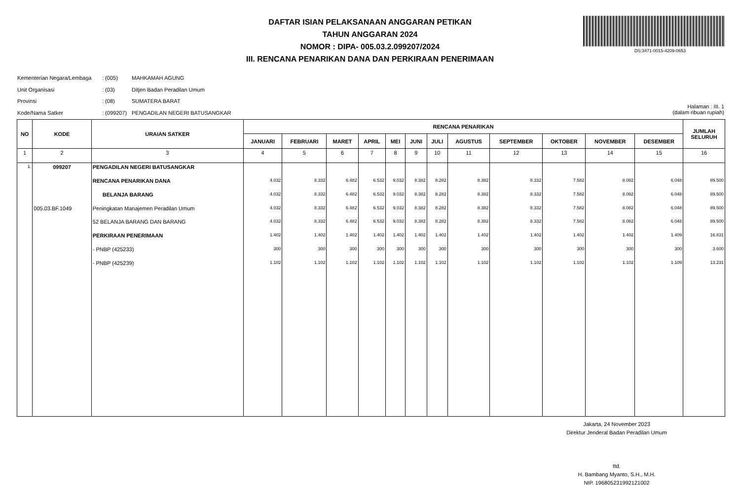DAFTAR ISIAN PELAKSANAAN ANGGARAN PETIKAN
TAHUN ANGGARAN 2024
NOMOR : DIPA- 005.03.2.099207/2024
III. RENCANA PENARIKAN DANA DAN PERKIRAAN PENERIMAAN
DS:3471-0015-4209-0653
Kementerian Negara/Lembaga: (005) MAHKAMAH AGUNG
Unit Organisasi: (03) Ditjen Badan Peradilan Umum
Provinsi: (08) SUMATERA BARAT
Kode/Nama Satker: (099207) PENGADILAN NEGERI BATUSANGKAR
Halaman : III. 1
(dalam ribuan rupiah)
| NO | KODE | URAIAN SATKER | RENCANA PENARIKAN | | | | | | | | | | | | JUMLAH SELURUH |
| --- | --- | --- | --- | --- | --- | --- | --- | --- | --- | --- | --- | --- | --- | --- | --- |
| | | | JANUARI | FEBRUARI | MARET | APRIL | MEI | JUNI | JULI | AGUSTUS | SEPTEMBER | OKTOBER | NOVEMBER | DESEMBER | |
| 1 | 2 | 3 | 4 | 5 | 6 | 7 | 8 | 9 | 10 | 11 | 12 | 13 | 14 | 15 | 16 |
| 1. | 099207 | PENGADILAN NEGERI BATUSANGKAR | | | | | | | | | | | | | |
| | | RENCANA PENARIKAN DANA | 4.032 | 8.332 | 6.482 | 6.532 | 9.032 | 8.382 | 8.282 | 8.382 | 8.332 | 7.582 | 8.082 | 6.048 | 89.500 |
| | | BELANJA BARANG | 4.032 | 8.332 | 6.482 | 6.532 | 9.032 | 8.382 | 8.282 | 8.382 | 8.332 | 7.582 | 8.082 | 6.048 | 89.500 |
| | 005.03.BF.1049 | Peningkatan Manajemen Peradilan Umum | 4.032 | 8.332 | 6.482 | 6.532 | 9.032 | 8.382 | 8.282 | 8.382 | 8.332 | 7.582 | 8.082 | 6.048 | 89.500 |
| | | 52 BELANJA BARANG DAN BARANG | 4.032 | 8.332 | 6.482 | 6.532 | 9.032 | 8.382 | 8.282 | 8.382 | 8.332 | 7.582 | 8.082 | 6.048 | 89.500 |
| | | PERKIRAAN PENERIMAAN | 1.402 | 1.402 | 1.402 | 1.402 | 1.402 | 1.402 | 1.402 | 1.402 | 1.402 | 1.402 | 1.402 | 1.409 | 16.831 |
| | | - PNBP (425233) | 300 | 300 | 300 | 300 | 300 | 300 | 300 | 300 | 300 | 300 | 300 | 300 | 3.600 |
| | | - PNBP (425239) | 1.102 | 1.102 | 1.102 | 1.102 | 1.102 | 1.102 | 1.102 | 1.102 | 1.102 | 1.102 | 1.102 | 1.109 | 13.231 |
Jakarta, 24 November 2023
Direktur Jenderal Badan Peradilan Umum
ttd.
H. Bambang Myanto, S.H., M.H.
NIP. 196805231992121002